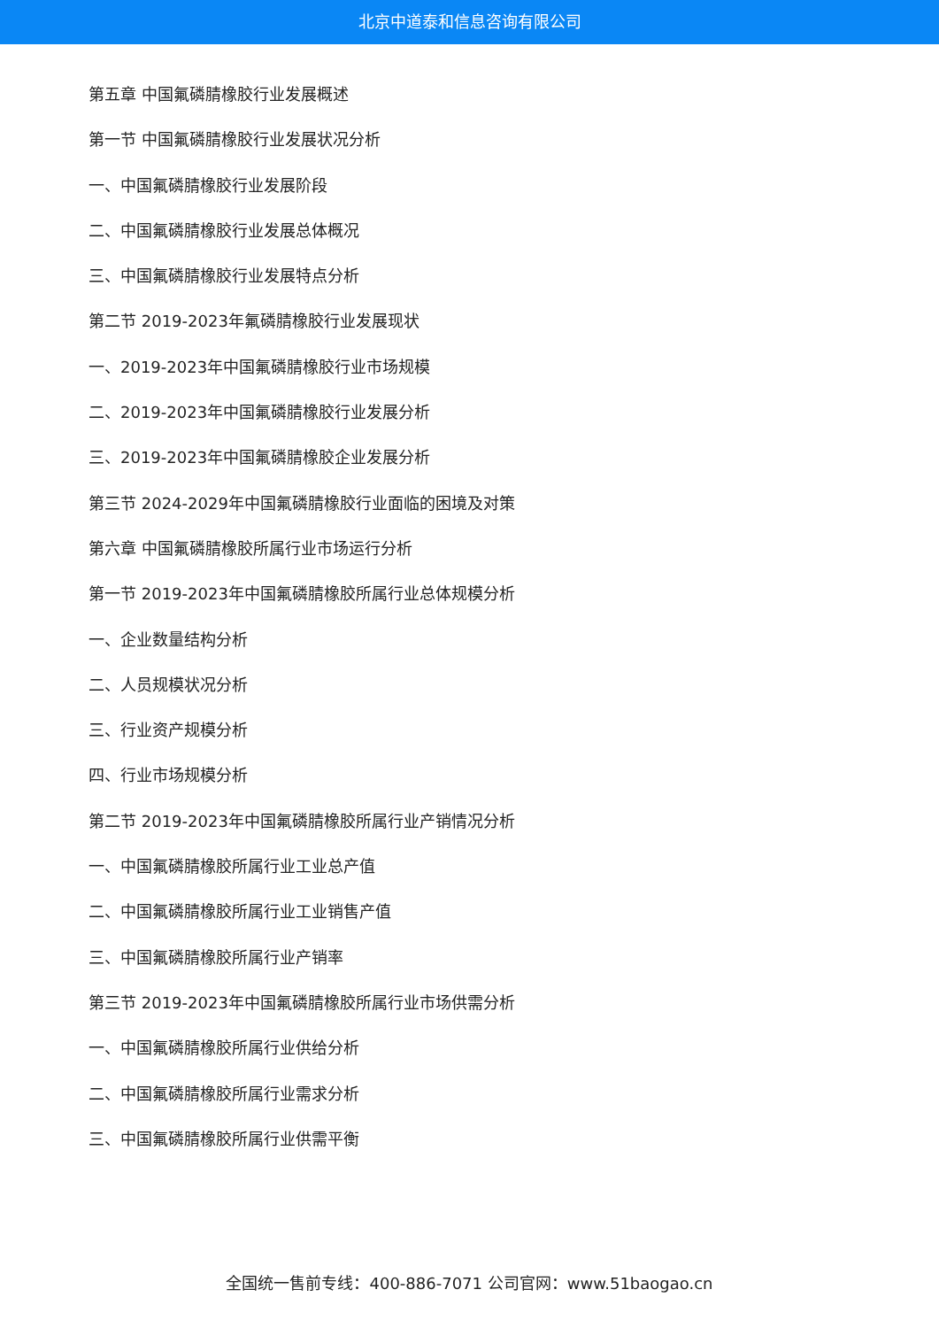北京中道泰和信息咨询有限公司
第五章 中国氟磷腈橡胶行业发展概述
第一节 中国氟磷腈橡胶行业发展状况分析
一、中国氟磷腈橡胶行业发展阶段
二、中国氟磷腈橡胶行业发展总体概况
三、中国氟磷腈橡胶行业发展特点分析
第二节 2019-2023年氟磷腈橡胶行业发展现状
一、2019-2023年中国氟磷腈橡胶行业市场规模
二、2019-2023年中国氟磷腈橡胶行业发展分析
三、2019-2023年中国氟磷腈橡胶企业发展分析
第三节 2024-2029年中国氟磷腈橡胶行业面临的困境及对策
第六章 中国氟磷腈橡胶所属行业市场运行分析
第一节 2019-2023年中国氟磷腈橡胶所属行业总体规模分析
一、企业数量结构分析
二、人员规模状况分析
三、行业资产规模分析
四、行业市场规模分析
第二节 2019-2023年中国氟磷腈橡胶所属行业产销情况分析
一、中国氟磷腈橡胶所属行业工业总产值
二、中国氟磷腈橡胶所属行业工业销售产值
三、中国氟磷腈橡胶所属行业产销率
第三节 2019-2023年中国氟磷腈橡胶所属行业市场供需分析
一、中国氟磷腈橡胶所属行业供给分析
二、中国氟磷腈橡胶所属行业需求分析
三、中国氟磷腈橡胶所属行业供需平衡
全国统一售前专线：400-886-7071 公司官网：www.51baogao.cn